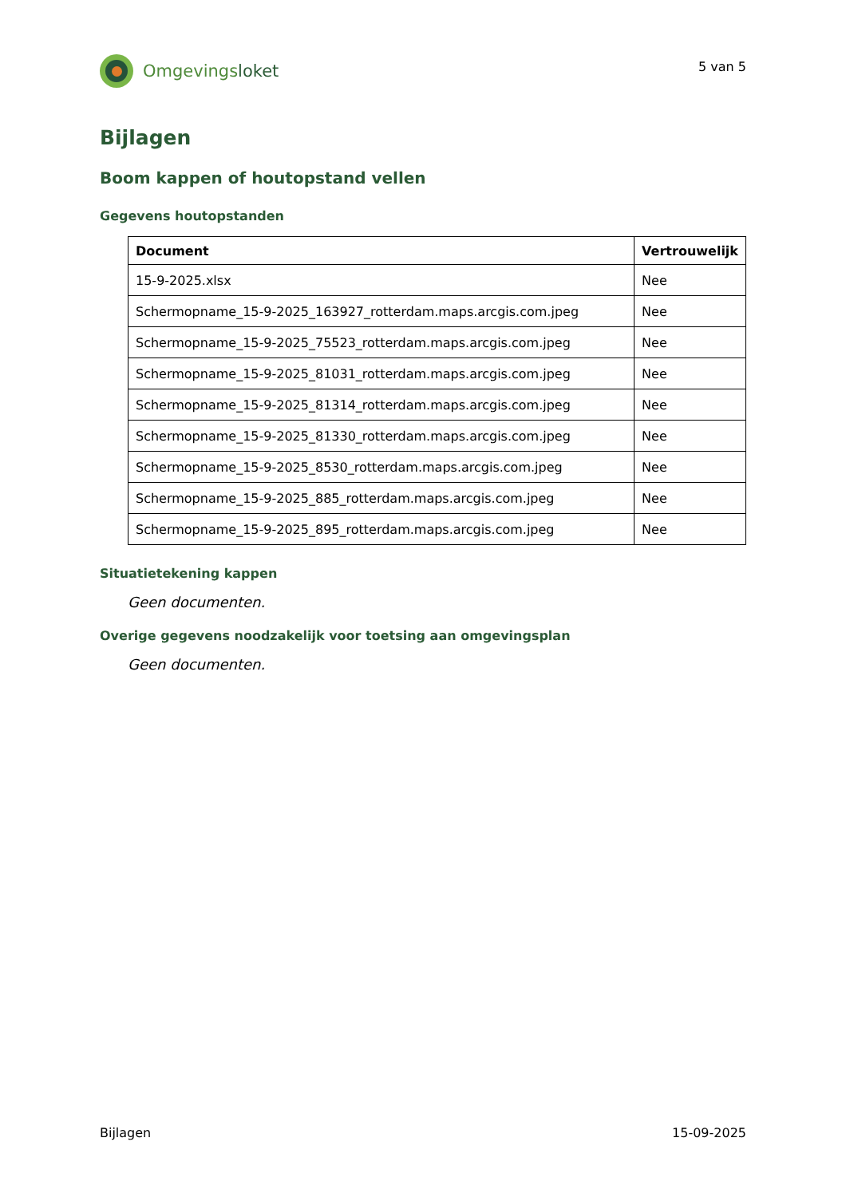Omgevingsloket
5 van 5
Bijlagen
Boom kappen of houtopstand vellen
Gegevens houtopstanden
| Document | Vertrouwelijk |
| --- | --- |
| 15-9-2025.xlsx | Nee |
| Schermopname_15-9-2025_163927_rotterdam.maps.arcgis.com.jpeg | Nee |
| Schermopname_15-9-2025_75523_rotterdam.maps.arcgis.com.jpeg | Nee |
| Schermopname_15-9-2025_81031_rotterdam.maps.arcgis.com.jpeg | Nee |
| Schermopname_15-9-2025_81314_rotterdam.maps.arcgis.com.jpeg | Nee |
| Schermopname_15-9-2025_81330_rotterdam.maps.arcgis.com.jpeg | Nee |
| Schermopname_15-9-2025_8530_rotterdam.maps.arcgis.com.jpeg | Nee |
| Schermopname_15-9-2025_885_rotterdam.maps.arcgis.com.jpeg | Nee |
| Schermopname_15-9-2025_895_rotterdam.maps.arcgis.com.jpeg | Nee |
Situatietekening kappen
Geen documenten.
Overige gegevens noodzakelijk voor toetsing aan omgevingsplan
Geen documenten.
Bijlagen 15-09-2025